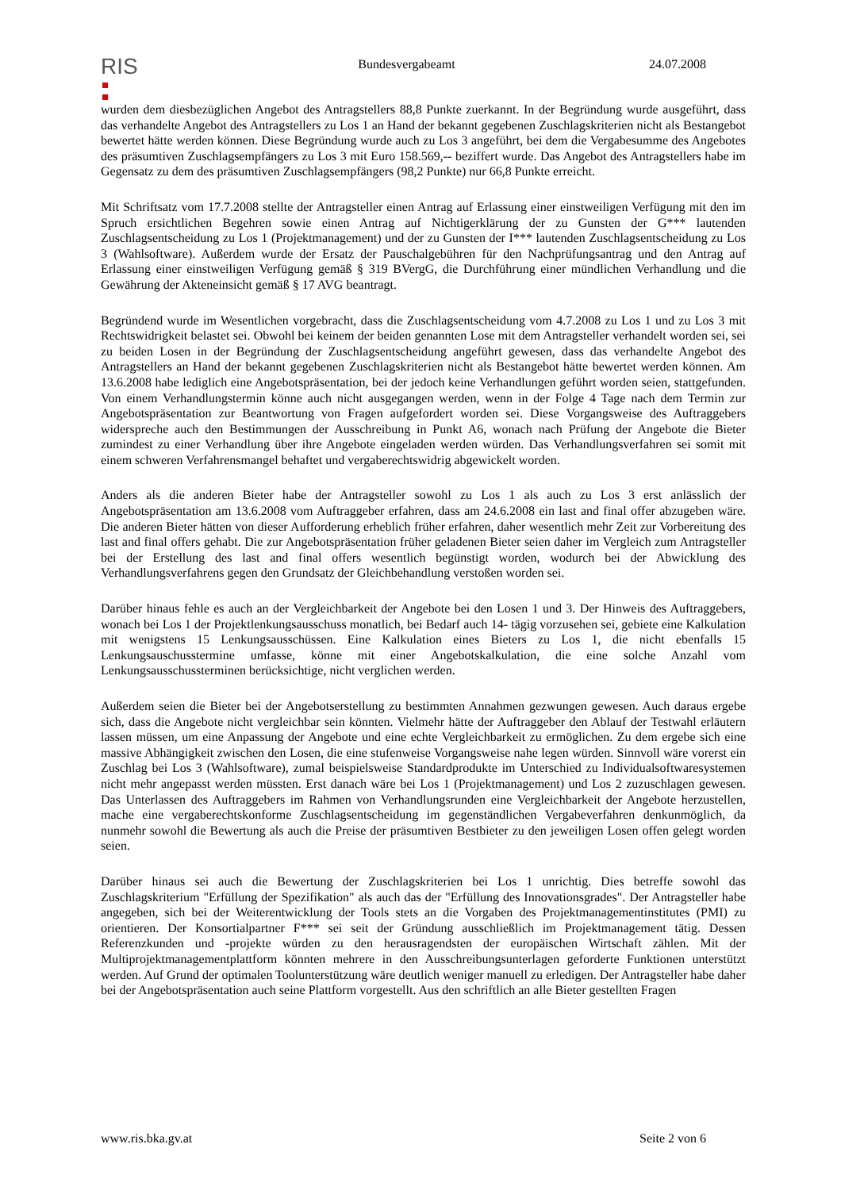RIS
Bundesvergabeamt 24.07.2008
wurden dem diesbezüglichen Angebot des Antragstellers 88,8 Punkte zuerkannt. In der Begründung wurde ausgeführt, dass das verhandelte Angebot des Antragstellers zu Los 1 an Hand der bekannt gegebenen Zuschlagskriterien nicht als Bestangebot bewertet hätte werden können. Diese Begründung wurde auch zu Los 3 angeführt, bei dem die Vergabesumme des Angebotes des präsumtiven Zuschlagsempfängers zu Los 3 mit Euro 158.569,-- beziffert wurde. Das Angebot des Antragstellers habe im Gegensatz zu dem des präsumtiven Zuschlagsempfängers (98,2 Punkte) nur 66,8 Punkte erreicht.
Mit Schriftsatz vom 17.7.2008 stellte der Antragsteller einen Antrag auf Erlassung einer einstweiligen Verfügung mit den im Spruch ersichtlichen Begehren sowie einen Antrag auf Nichtigerklärung der zu Gunsten der G*** lautenden Zuschlagsentscheidung zu Los 1 (Projektmanagement) und der zu Gunsten der I*** lautenden Zuschlagsentscheidung zu Los 3 (Wahlsoftware). Außerdem wurde der Ersatz der Pauschalgebühren für den Nachprüfungsantrag und den Antrag auf Erlassung einer einstweiligen Verfügung gemäß § 319 BVergG, die Durchführung einer mündlichen Verhandlung und die Gewährung der Akteneinsicht gemäß § 17 AVG beantragt.
Begründend wurde im Wesentlichen vorgebracht, dass die Zuschlagsentscheidung vom 4.7.2008 zu Los 1 und zu Los 3 mit Rechtswidrigkeit belastet sei. Obwohl bei keinem der beiden genannten Lose mit dem Antragsteller verhandelt worden sei, sei zu beiden Losen in der Begründung der Zuschlagsentscheidung angeführt gewesen, dass das verhandelte Angebot des Antragstellers an Hand der bekannt gegebenen Zuschlagskriterien nicht als Bestangebot hätte bewertet werden können. Am 13.6.2008 habe lediglich eine Angebotspräsentation, bei der jedoch keine Verhandlungen geführt worden seien, stattgefunden. Von einem Verhandlungstermin könne auch nicht ausgegangen werden, wenn in der Folge 4 Tage nach dem Termin zur Angebotspräsentation zur Beantwortung von Fragen aufgefordert worden sei. Diese Vorgangsweise des Auftraggebers widerspreche auch den Bestimmungen der Ausschreibung in Punkt A6, wonach nach Prüfung der Angebote die Bieter zumindest zu einer Verhandlung über ihre Angebote eingeladen werden würden. Das Verhandlungsverfahren sei somit mit einem schweren Verfahrensmangel behaftet und vergaberechtswidrig abgewickelt worden.
Anders als die anderen Bieter habe der Antragsteller sowohl zu Los 1 als auch zu Los 3 erst anlässlich der Angebotspräsentation am 13.6.2008 vom Auftraggeber erfahren, dass am 24.6.2008 ein last and final offer abzugeben wäre. Die anderen Bieter hätten von dieser Aufforderung erheblich früher erfahren, daher wesentlich mehr Zeit zur Vorbereitung des last and final offers gehabt. Die zur Angebotspräsentation früher geladenen Bieter seien daher im Vergleich zum Antragsteller bei der Erstellung des last and final offers wesentlich begünstigt worden, wodurch bei der Abwicklung des Verhandlungsverfahrens gegen den Grundsatz der Gleichbehandlung verstoßen worden sei.
Darüber hinaus fehle es auch an der Vergleichbarkeit der Angebote bei den Losen 1 und 3. Der Hinweis des Auftraggebers, wonach bei Los 1 der Projektlenkungsausschuss monatlich, bei Bedarf auch 14- tägig vorzusehen sei, gebiete eine Kalkulation mit wenigstens 15 Lenkungsausschüssen. Eine Kalkulation eines Bieters zu Los 1, die nicht ebenfalls 15 Lenkungsauschusstermine umfasse, könne mit einer Angebotskalkulation, die eine solche Anzahl vom Lenkungsausschussterminen berücksichtige, nicht verglichen werden.
Außerdem seien die Bieter bei der Angebotserstellung zu bestimmten Annahmen gezwungen gewesen. Auch daraus ergebe sich, dass die Angebote nicht vergleichbar sein könnten. Vielmehr hätte der Auftraggeber den Ablauf der Testwahl erläutern lassen müssen, um eine Anpassung der Angebote und eine echte Vergleichbarkeit zu ermöglichen. Zu dem ergebe sich eine massive Abhängigkeit zwischen den Losen, die eine stufenweise Vorgangsweise nahe legen würden. Sinnvoll wäre vorerst ein Zuschlag bei Los 3 (Wahlsoftware), zumal beispielsweise Standardprodukte im Unterschied zu Individualsoftwaresystemen nicht mehr angepasst werden müssten. Erst danach wäre bei Los 1 (Projektmanagement) und Los 2 zuzuschlagen gewesen. Das Unterlassen des Auftraggebers im Rahmen von Verhandlungsrunden eine Vergleichbarkeit der Angebote herzustellen, mache eine vergaberechtskonforme Zuschlagsentscheidung im gegenständlichen Vergabeverfahren denkunmöglich, da nunmehr sowohl die Bewertung als auch die Preise der präsumtiven Bestbieter zu den jeweiligen Losen offen gelegt worden seien.
Darüber hinaus sei auch die Bewertung der Zuschlagskriterien bei Los 1 unrichtig. Dies betreffe sowohl das Zuschlagskriterium "Erfüllung der Spezifikation" als auch das der "Erfüllung des Innovationsgrades". Der Antragsteller habe angegeben, sich bei der Weiterentwicklung der Tools stets an die Vorgaben des Projektmanagementinstitutes (PMI) zu orientieren. Der Konsortialpartner F*** sei seit der Gründung ausschließlich im Projektmanagement tätig. Dessen Referenzkunden und -projekte würden zu den herausragendsten der europäischen Wirtschaft zählen. Mit der Multiprojektmanagementplattform könnten mehrere in den Ausschreibungsunterlagen geforderte Funktionen unterstützt werden. Auf Grund der optimalen Toolunterstützung wäre deutlich weniger manuell zu erledigen. Der Antragsteller habe daher bei der Angebotspräsentation auch seine Plattform vorgestellt. Aus den schriftlich an alle Bieter gestellten Fragen
www.ris.bka.gv.at Seite 2 von 6